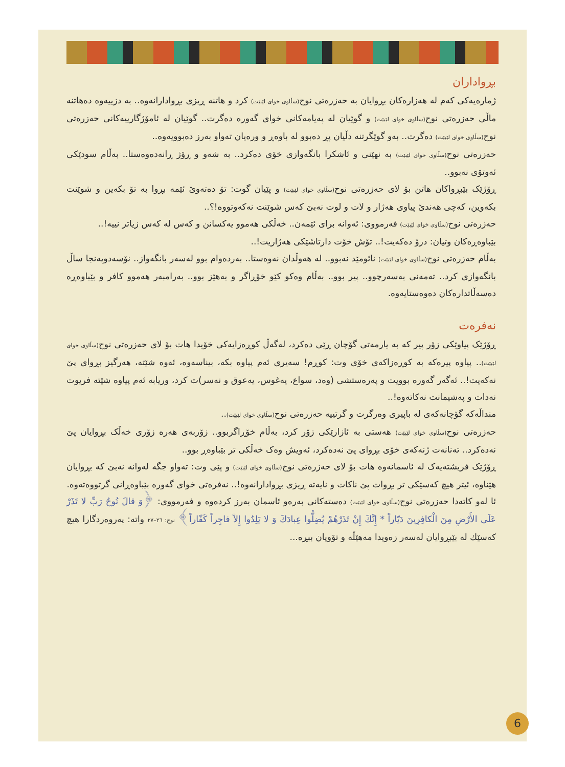بڕواداران
ژمارەیەکی کەم لە هەزارەکان بڕوایان بە حەزرەتی نوح(سڵاوی خوای لێبێت) کرد و هاتنە ڕیزی بڕوادارانەوە.. بە دزییەوە دەهاتنە ماڵی حەزرەتی نوح(سڵاوی خوای لێبێت) و گوێیان لە پەیامەکانی خوای گەورە دەگرت.. گوێیان لە ئامۆژگارییەکانی حەزرەتی نوح(سڵاوی خوای لێبێت) دەگرت.. بەو گوێگرتنە دڵیان پڕ دەبوو لە باوەڕ و ورەیان تەواو بەرز دەبوویەوە..
حەزرەتی نوح(سڵاوی خوای لێبێت) بە نهێنی و ئاشکرا بانگەوازی خۆی دەکرد.. بە شەو و ڕۆژ ڕانەدەوەستا.. بەڵام سودێکی ئەوتۆی نەبوو..
ڕۆژێک بێبڕواکان هاتن بۆ لای حەزرەتی نوح(سڵاوی خوای لێبێت) و پێیان گوت: تۆ دەتەوێ ئێمە بڕوا بە تۆ بکەین و شوێنت بکەوین، کەچی هەندێ پیاوی هەژار و لات و لوت نەبێ کەس شوێنت نەکەوتووە!؟..
حەزرەتی نوح(سڵاوی خوای لێبێت) فەرمووی: ئەوانە برای ئێمەن.. خەڵکی هەموو یەکسانن و کەس لە کەس زیاتر نییە!..
بێباوەڕەکان وتیان: درۆ دەکەیت!.. تۆش خۆت دارتاشێکی هەژاریت!..
بەڵام حەزرەتی نوح(سڵاوی خوای لێبێت) نائومێد نەبوو.. لە هەوڵدان نەوەستا.. بەردەوام بوو لەسەر بانگەواز.. نۆسەدوپەنجا ساڵ بانگەوازی کرد.. تەمەنی بەسەرچوو.. پیر بوو.. بەڵام وەکو کێو خۆڕاگر و بەهێز بوو.. بەرامبەر هەموو کافر و بێباوەڕە دەسەڵاتدارەکان دەوەستایەوە.
نەفرەت
ڕۆژێک پیاوێکی زۆر پیر کە بە یارمەتی گۆچان ڕێی دەکرد، لەگەڵ کوڕەزایەکی خۆیدا هات بۆ لای حەزرەتی نوح(سڵاوی خوای لێبێت).. پیاوە پیرەکە بە کوڕەزاکەی خۆی وت: کوڕم! سەیری ئەم پیاوە بکە، بیناسەوە، ئەوە شێتە، هەرگیز بڕوای پێ نەکەیت!.. ئەگەر گەورە بوویت و پەرەستشی (وەد، سواع، یەغوس، یەعوق و نەسر)ت کرد، وریابە ئەم پیاوە شێتە فریوت نەدات و پەشیمانت نەکاتەوە!..
منداڵەکە گۆچانەکەی لە باپیری وەرگرت و گرتییە حەزرەتی نوح(سڵاوی خوای لێبێت)..
حەزرەتی نوح(سڵاوی خوای لێبێت) هەستی بە ئازارێکی زۆر کرد، بەڵام خۆڕاگربوو.. زۆربەی هەرە زۆری خەڵک بڕوایان پێ نەدەکرد.. تەنانەت ژنەکەی خۆی بڕوای پێ نەدەکرد، ئەویش وەک خەڵکی تر بێباوەڕ بوو..
ڕۆژێک فریشتەیەک لە ئاسمانەوە هات بۆ لای حەزرەتی نوح(سڵاوی خوای لێبێت) و پێی وت: تەواو جگە لەوانە نەبێ کە بڕوایان هێناوە، ئیتر هیچ کەسێکی تر بڕوات پێ ناکات و نایەتە ڕیزی بڕوادارانەوە!.. نەفرەتی خوای گەورە بێباوەڕانی گرتووەتەوە.
ئا لەو کاتەدا حەزرەتی نوح(سڵاوی خوای لێبێت) دەستەکانی بەرەو ئاسمان بەرز کردەوە و فەرمووی: ﴿وَ قالَ نُوحٌ رَبِّ لا تَذَرْ عَلَى الأَرْضِ مِنَ الْكافِرِينَ دَيّاراً * إِنَّكَ إِنْ تَذَرْهُمْ يُضِلُّوا عِبادَكَ وَ لا يَلِدُوا إِلاّ فاجِراً كَفّاراً﴾ نوح: ٢٦–٢٧ واتە: پەروەردگارا هیچ کەسێك لە بێبڕوایان لەسەر زەویدا مەهێڵە و تۆویان ببڕە...
6